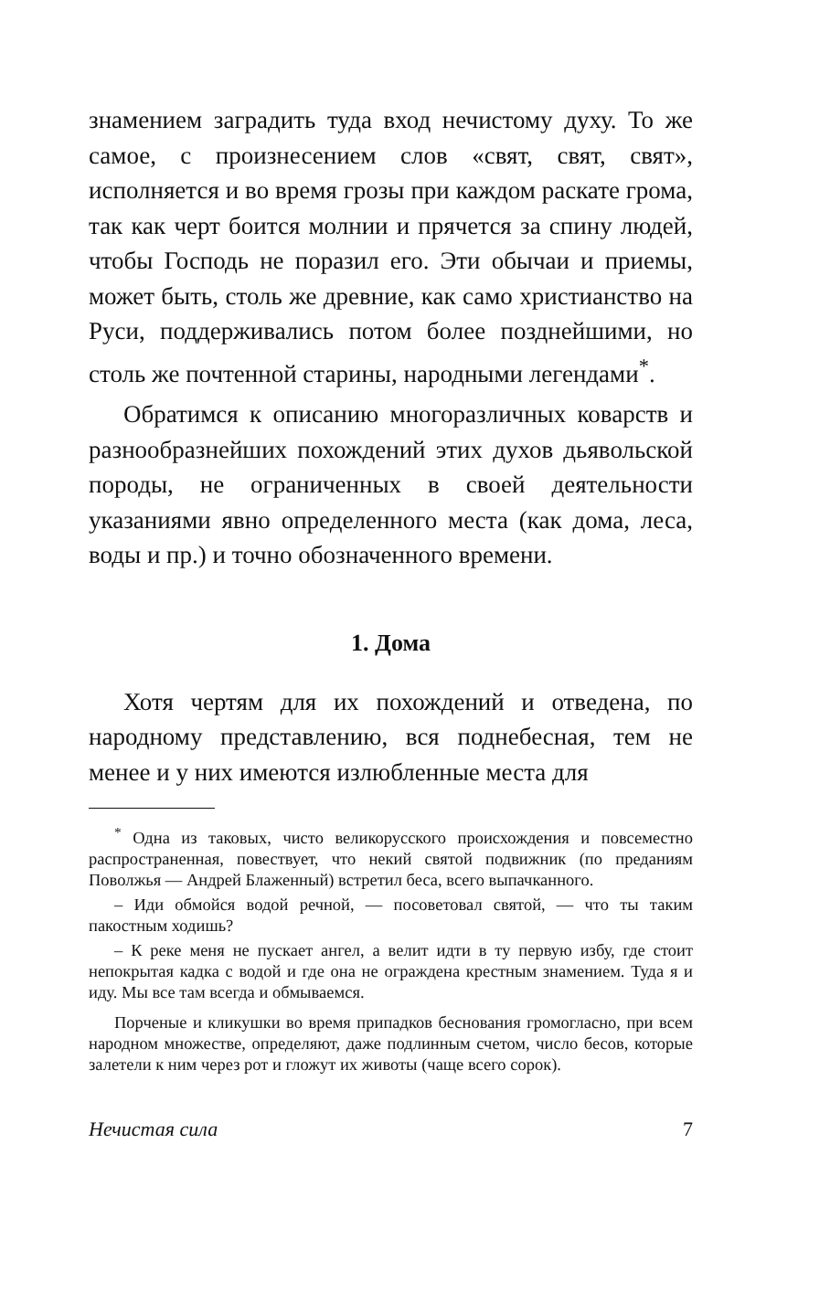знамением заградить туда вход нечистому духу. То же самое, с произнесением слов «свят, свят, свят», исполняется и во время грозы при каждом раскате грома, так как черт боится молнии и прячется за спину людей, чтобы Господь не поразил его. Эти обычаи и приемы, может быть, столь же древние, как само христианство на Руси, поддерживались потом более позднейшими, но столь же почтенной старины, народными легендами<sup>*</sup>.
Обратимся к описанию многоразличных коварств и разнообразнейших похождений этих духов дьявольской породы, не ограниченных в своей деятельности указаниями явно определенного места (как дома, леса, воды и пр.) и точно обозначенного времени.
1. Дома
Хотя чертям для их похождений и отведена, по народному представлению, вся поднебесная, тем не менее и у них имеются излюбленные места для
<sup>*</sup> Одна из таковых, чисто великорусского происхождения и повсеместно распространенная, повествует, что некий святой подвижник (по преданиям Поволжья — Андрей Блаженный) встретил беса, всего выпачканного.
– Иди обмойся водой речной, — посоветовал святой, — что ты таким пакостным ходишь?
– К реке меня не пускает ангел, а велит идти в ту первую избу, где стоит непокрытая кадка с водой и где она не ограждена крестным знамением. Туда я и иду. Мы все там всегда и обмываемся.
Порченые и кликушки во время припадков беснования громогласно, при всем народном множестве, определяют, даже подлинным счетом, число бесов, которые залетели к ним через рот и гложут их животы (чаще всего сорок).
Нечистая сила 7